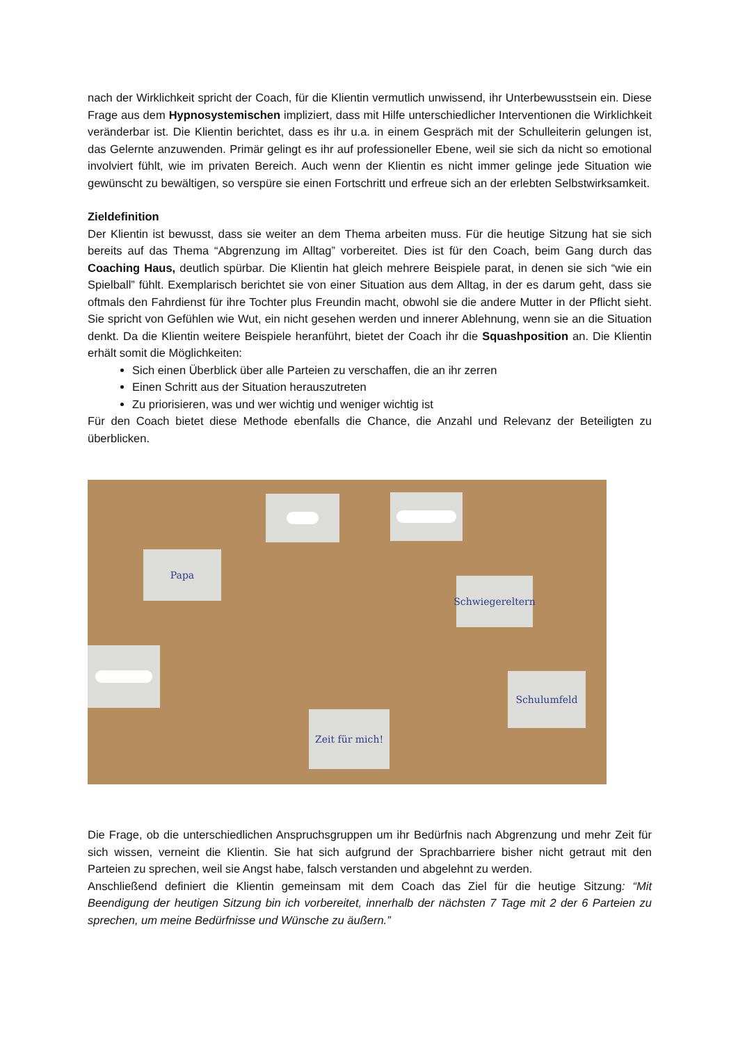nach der Wirklichkeit spricht der Coach, für die Klientin vermutlich unwissend, ihr Unterbewusstsein ein. Diese Frage aus dem Hypnosystemischen impliziert, dass mit Hilfe unterschiedlicher Interventionen die Wirklichkeit veränderbar ist. Die Klientin berichtet, dass es ihr u.a. in einem Gespräch mit der Schulleiterin gelungen ist, das Gelernte anzuwenden. Primär gelingt es ihr auf professioneller Ebene, weil sie sich da nicht so emotional involviert fühlt, wie im privaten Bereich. Auch wenn der Klientin es nicht immer gelinge jede Situation wie gewünscht zu bewältigen, so verspüre sie einen Fortschritt und erfreue sich an der erlebten Selbstwirksamkeit.
Zieldefinition
Der Klientin ist bewusst, dass sie weiter an dem Thema arbeiten muss. Für die heutige Sitzung hat sie sich bereits auf das Thema “Abgrenzung im Alltag” vorbereitet. Dies ist für den Coach, beim Gang durch das Coaching Haus, deutlich spürbar. Die Klientin hat gleich mehrere Beispiele parat, in denen sie sich “wie ein Spielball” fühlt. Exemplarisch berichtet sie von einer Situation aus dem Alltag, in der es darum geht, dass sie oftmals den Fahrdienst für ihre Tochter plus Freundin macht, obwohl sie die andere Mutter in der Pflicht sieht. Sie spricht von Gefühlen wie Wut, ein nicht gesehen werden und innerer Ablehnung, wenn sie an die Situation denkt. Da die Klientin weitere Beispiele heranführt, bietet der Coach ihr die Squashposition an. Die Klientin erhält somit die Möglichkeiten:
Sich einen Überblick über alle Parteien zu verschaffen, die an ihr zerren
Einen Schritt aus der Situation herauszutreten
Zu priorisieren, was und wer wichtig und weniger wichtig ist
Für den Coach bietet diese Methode ebenfalls die Chance, die Anzahl und Relevanz der Beteiligten zu überblicken.
Papa
Schwiegereltern
Schulumfeld
Zeit für mich!
Die Frage, ob die unterschiedlichen Anspruchsgruppen um ihr Bedürfnis nach Abgrenzung und mehr Zeit für sich wissen, verneint die Klientin. Sie hat sich aufgrund der Sprachbarriere bisher nicht getraut mit den Parteien zu sprechen, weil sie Angst habe, falsch verstanden und abgelehnt zu werden.
Anschließend definiert die Klientin gemeinsam mit dem Coach das Ziel für die heutige Sitzung: “Mit Beendigung der heutigen Sitzung bin ich vorbereitet, innerhalb der nächsten 7 Tage mit 2 der 6 Parteien zu sprechen, um meine Bedürfnisse und Wünsche zu äußern.”